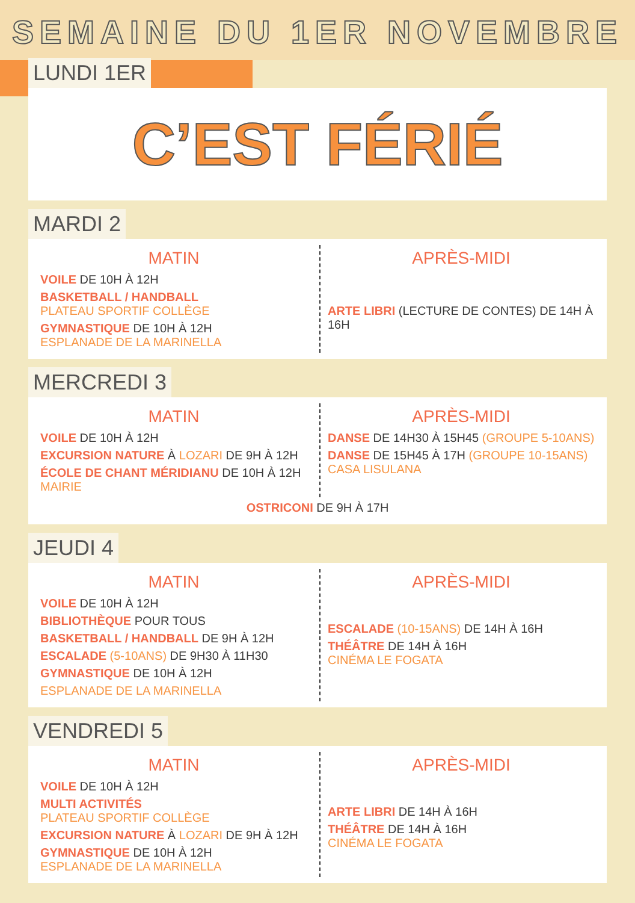SEMAINE DU 1ER NOVEMBRE
LUNDI 1ER
C’EST FÉRIÉ
MARDI 2
MATIN
VOILE DE 10H À 12H
BASKETBALL / HANDBALL
PLATEAU SPORTIF COLLÈGE
GYMNASTIQUE DE 10H À 12H
ESPLANADE DE LA MARINELLA
APRÈS-MIDI
ARTE LIBRI (LECTURE DE CONTES) DE 14H À 16H
MERCREDI 3
MATIN
VOILE DE 10H À 12H
EXCURSION NATURE À LOZARI DE 9H À 12H
ÉCOLE DE CHANT MÉRIDIANU DE 10H À 12H
MAIRIE
APRÈS-MIDI
DANSE DE 14H30 À 15H45 (GROUPE 5-10ANS)
DANSE DE 15H45 À 17H (GROUPE 10-15ANS)
CASA LISULANA
OSTRICONI DE 9H À 17H
JEUDI 4
MATIN
VOILE DE 10H À 12H
BIBLIOTHÈQUE POUR TOUS
BASKETBALL / HANDBALL DE 9H À 12H
ESCALADE (5-10ANS) DE 9H30 À 11H30
GYMNASTIQUE DE 10H À 12H
ESPLANADE DE LA MARINELLA
APRÈS-MIDI
ESCALADE (10-15ANS) DE 14H À 16H
THÉÂTRE DE 14H À 16H
CINÉMA LE FOGATA
VENDREDI 5
MATIN
VOILE DE 10H À 12H
MULTI ACTIVITÉS
PLATEAU SPORTIF COLLÈGE
EXCURSION NATURE À LOZARI DE 9H À 12H
GYMNASTIQUE DE 10H À 12H
ESPLANADE DE LA MARINELLA
APRÈS-MIDI
ARTE LIBRI DE 14H À 16H
THÉÂTRE DE 14H À 16H
CINÉMA LE FOGATA